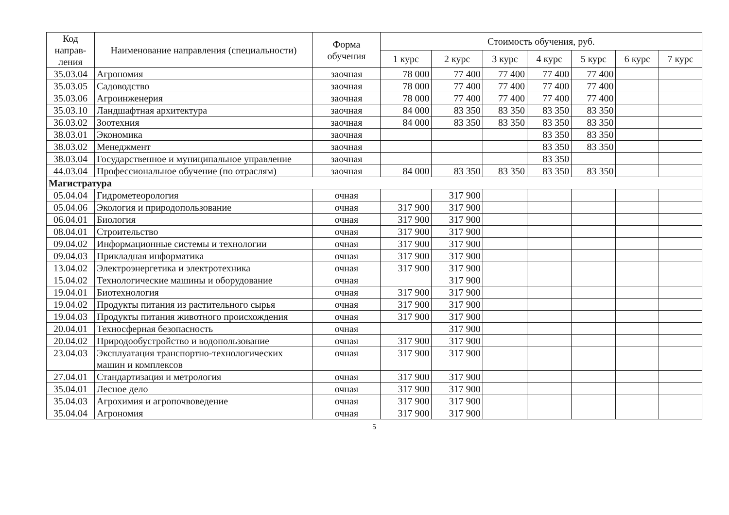| Код направ-ления | Наименование направления (специальности) | Форма обучения | Стоимость обучения, руб. | | | | | | |
| --- | --- | --- | --- | --- | --- | --- | --- | --- | --- |
| | | | 1 курс | 2 курс | 3 курс | 4 курс | 5 курс | 6 курс | 7 курс |
| 35.03.04 | Агрономия | заочная | 78 000 | 77 400 | 77 400 | 77 400 | 77 400 | | |
| 35.03.05 | Садоводство | заочная | 78 000 | 77 400 | 77 400 | 77 400 | 77 400 | | |
| 35.03.06 | Агроинженерия | заочная | 78 000 | 77 400 | 77 400 | 77 400 | 77 400 | | |
| 35.03.10 | Ландшафтная архитектура | заочная | 84 000 | 83 350 | 83 350 | 83 350 | 83 350 | | |
| 36.03.02 | Зоотехния | заочная | 84 000 | 83 350 | 83 350 | 83 350 | 83 350 | | |
| 38.03.01 | Экономика | заочная | | | | 83 350 | 83 350 | | |
| 38.03.02 | Менеджмент | заочная | | | | 83 350 | 83 350 | | |
| 38.03.04 | Государственное и муниципальное управление | заочная | | | | 83 350 | | | |
| 44.03.04 | Профессиональное обучение (по отраслям) | заочная | 84 000 | 83 350 | 83 350 | 83 350 | 83 350 | | |
| Магистратура | | | | | | | | | |
| 05.04.04 | Гидрометеорология | очная | | 317 900 | | | | | |
| 05.04.06 | Экология и природопользование | очная | 317 900 | 317 900 | | | | | |
| 06.04.01 | Биология | очная | 317 900 | 317 900 | | | | | |
| 08.04.01 | Строительство | очная | 317 900 | 317 900 | | | | | |
| 09.04.02 | Информационные системы и технологии | очная | 317 900 | 317 900 | | | | | |
| 09.04.03 | Прикладная информатика | очная | 317 900 | 317 900 | | | | | |
| 13.04.02 | Электроэнергетика и электротехника | очная | 317 900 | 317 900 | | | | | |
| 15.04.02 | Технологические машины и оборудование | очная | | 317 900 | | | | | |
| 19.04.01 | Биотехнология | очная | 317 900 | 317 900 | | | | | |
| 19.04.02 | Продукты питания из растительного сырья | очная | 317 900 | 317 900 | | | | | |
| 19.04.03 | Продукты питания животного происхождения | очная | 317 900 | 317 900 | | | | | |
| 20.04.01 | Техносферная безопасность | очная | | 317 900 | | | | | |
| 20.04.02 | Природообустройство и водопользование | очная | 317 900 | 317 900 | | | | | |
| 23.04.03 | Эксплуатация транспортно-технологических машин и комплексов | очная | 317 900 | 317 900 | | | | | |
| 27.04.01 | Стандартизация и метрология | очная | 317 900 | 317 900 | | | | | |
| 35.04.01 | Лесное дело | очная | 317 900 | 317 900 | | | | | |
| 35.04.03 | Агрохимия и агропочвоведение | очная | 317 900 | 317 900 | | | | | |
| 35.04.04 | Агрономия | очная | 317 900 | 317 900 | | | | | |
5